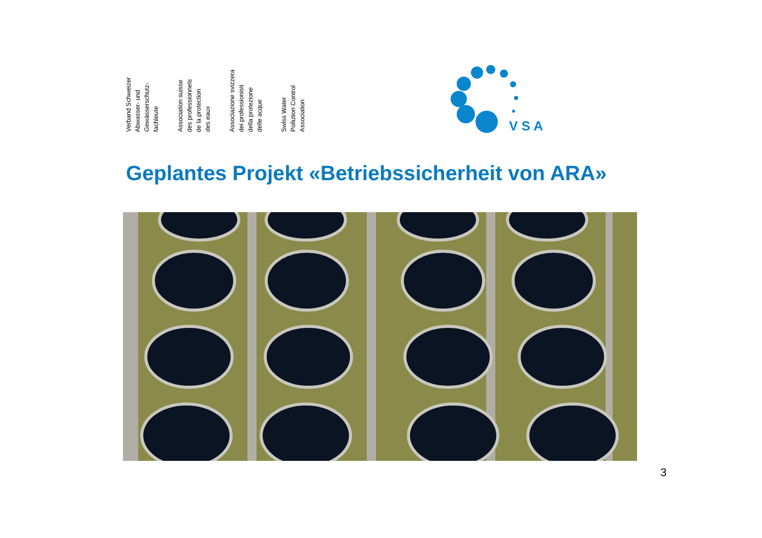Verband Schweizer
Abwasser- und
Gewässerschutz-
fachleute
Association suisse
des professionnels
de la protection
des eaux
Associazione svizzera
dei professionisti
della protezione
delle acque
Swiss Water
Pollution Control
Association
V S A
Geplantes Projekt «Betriebssicherheit von ARA»
3